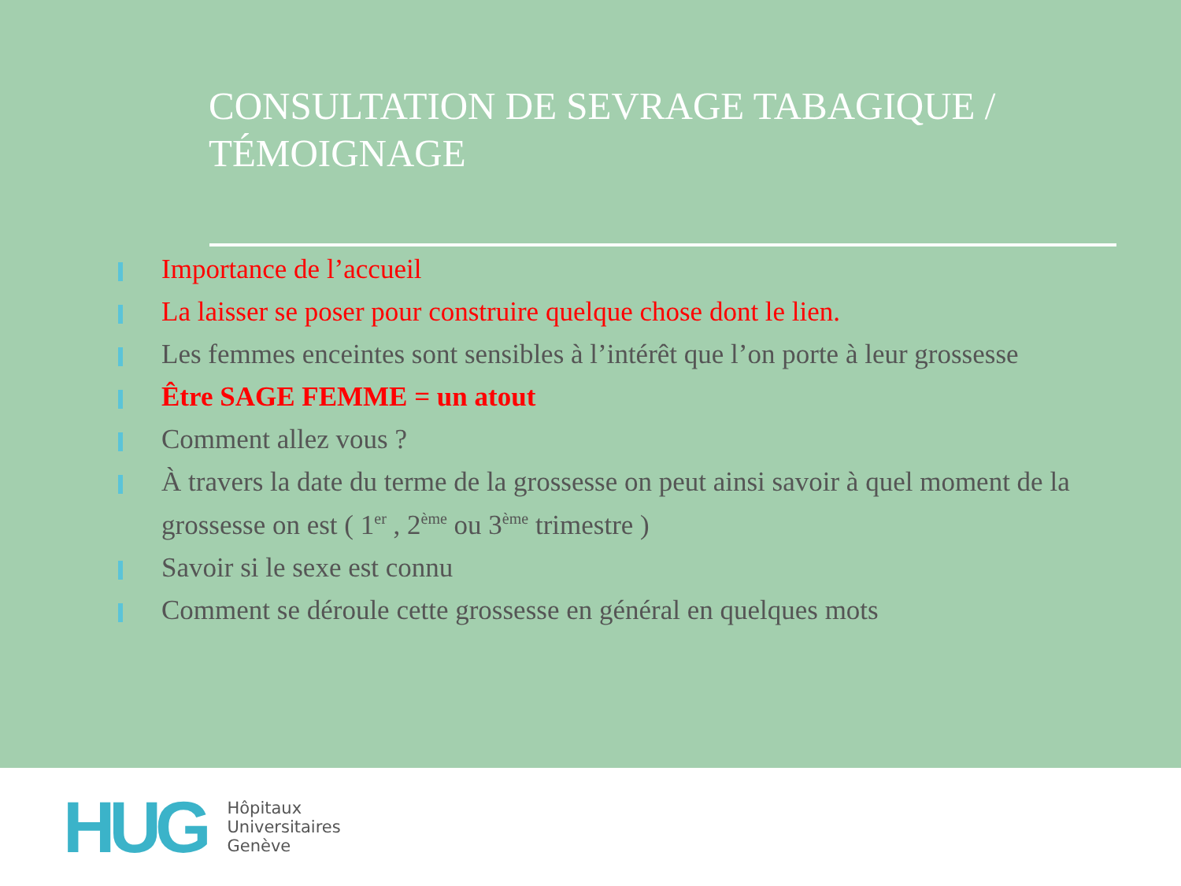CONSULTATION DE SEVRAGE TABAGIQUE /
TÉMOIGNAGE
Importance de l’accueil
La laisser se poser pour construire quelque chose dont le lien.
Les femmes enceintes sont sensibles à l’intérêt que l’on porte à leur grossesse
Être SAGE FEMME = un atout
Comment allez vous ?
À travers la date du terme de la grossesse on peut ainsi savoir à quel moment de la grossesse on est ( 1<sup>er</sup> , 2<sup>ème</sup> ou 3<sup>ème</sup> trimestre )
Savoir si le sexe est connu
Comment se déroule cette grossesse en général en quelques mots
HUG
Hôpitaux
Universitaires
Genève